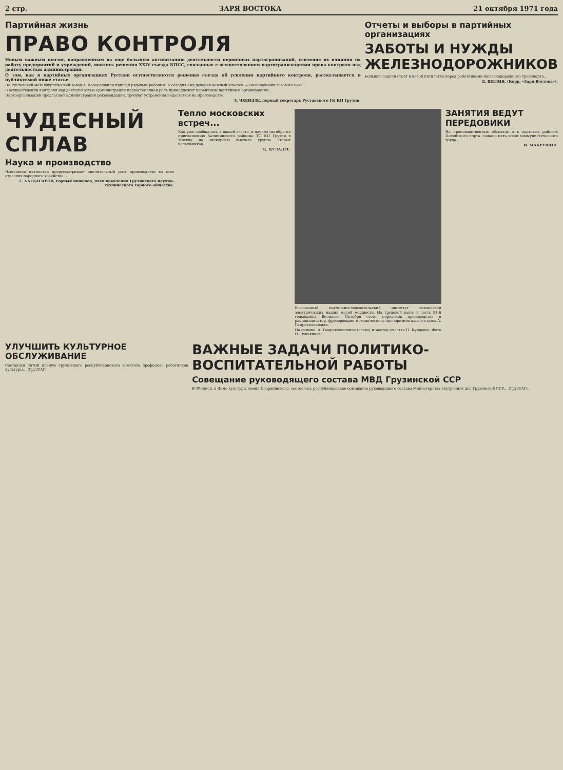2 стр. ЗАРЯ ВОСТОКА 21 октября 1971 года
Партийная жизнь
ПРАВО КОНТРОЛЯ
Новым важным шагом, направленным на еще большую активизацию деятельности первичных партогранизаций, усиление их влияния на работу предприятий и учреждений, явились решения XXIV съезда КПСС, связанные с осуществлением партогранизациями права контроля над деятельностью администрации.
О том, как в партийных организациях Руставн осуществляются решения съезда об усилении партийного контроля, рассказывается в публикуемой ниже статье.
На Руставский металлургический завод А. Казарашвили пришел рядовым рабочим. А сегодня ему доверен важный участок — он начальник газового цеха...
В осуществлении контроля над деятельностью администрации первостепенная роль принадлежит первичным партийным организациям...
Партоорганизации предлагают администрации рекомендации, требуют устранения недостатков на производстве...
З. ЧХЕИДЗЕ, первый секретарь Руставского ГК КП Грузии.
Отчеты и выборы в партийных организациях
ЗАБОТЫ И НУЖДЫ ЖЕЛЕЗНОДОРОЖНИКОВ
Большие задачи стоят в новой пятилетке перед работниками железнодорожного транспорта...
Д. ШЕЛИЯ. (Корр. «Зари Востока»).
ЧУДЕСНЫЙ СПЛАВ
Наука и производство
Нынешняя пятилетка предусматривает значительный рост производства во всех отраслях народного хозяйства...
Г. БАГДАСАРОВ, горный инженер, член правления Грузинского научно-технического горного общества.
Тепло московских встреч...
Как уже сообщалось в нашей газете, в начале октября по приглашению Калининского райкома ТО КП Грузии в Москву на экскурсию выехала группа старых большевиков...
Д. ЦУЛАДЗЕ.
Всесоюзный научно-исследовательский институт технологии электрических машин малой мощности. На трудовой вахте в честь 54-й годовщины Великого Октября стоят передовик производства и рационализатор, фрезеровщик механического экспериментального цеха А. Гамрекелашвили.
На снимке: А. Гамрекелашвили (слева) и мастер участка П. Курдадзе. Фото О. Лукьянцева.
ЗАНЯТИЯ ВЕДУТ ПЕРЕДОВИКИ
На производственных объектах и в портовых районах Потийского порта создано пять школ коммунистического труда...
И. МАКРУШИН.
УЛУЧШИТЬ КУЛЬТУРНОЕ ОБСЛУЖИВАНИЕ
Состоялся пятый пленум Грузинского республиканского комитета профсоюза работников культуры... (ГрузТАГ)
ВАЖНЫЕ ЗАДАЧИ ПОЛИТИКО-ВОСПИТАТЕЛЬНОЙ РАБОТЫ
Совещание руководящего состава МВД Грузинской ССР
В Тбилиси, в Доме культуры имени Дзержинского, состоялось республиканское совещание руководящего состава Министерства внутренних дел Грузинской ССР... (ГрузТАГ).